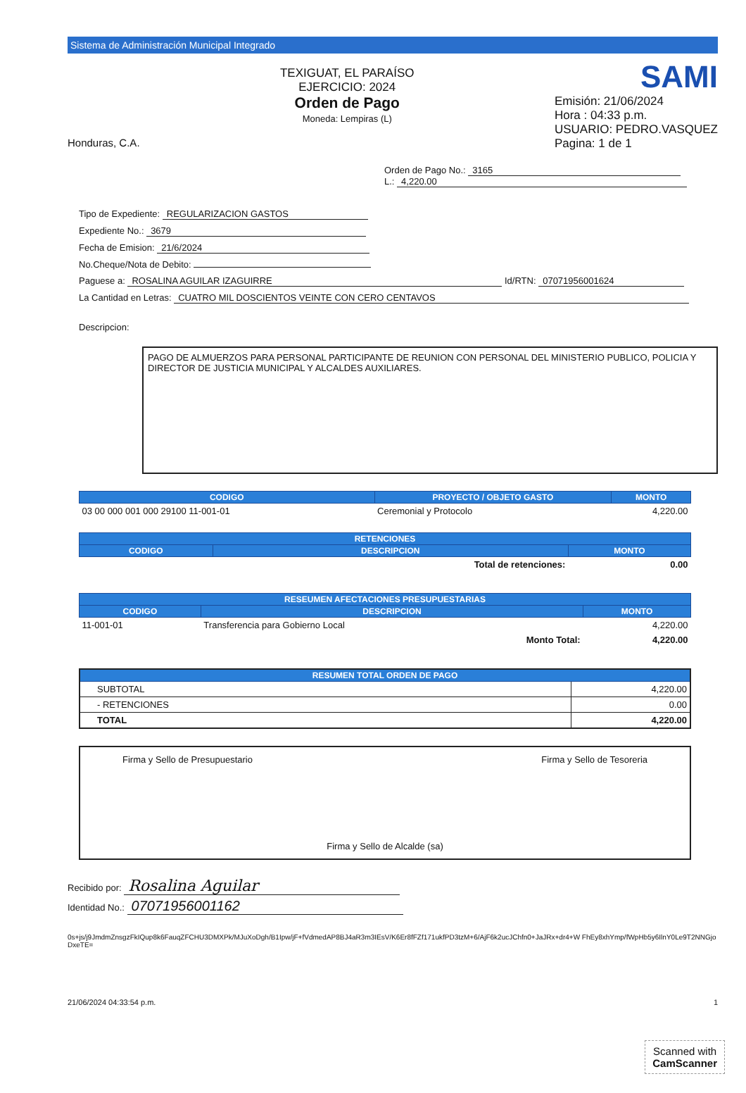Sistema de Administración Municipal Integrado
Honduras, C.A.
TEXIGUAT, EL PARAÍSO
EJERCICIO: 2024
Orden de Pago
Moneda: Lempiras (L)
SAMI
Emisión: 21/06/2024
Hora : 04:33 p.m.
USUARIO: PEDRO.VASQUEZ
Pagina: 1 de 1
Orden de Pago No.: 3165
L.: 4,220.00
Tipo de Expediente: REGULARIZACION GASTOS
Expediente No.: 3679
Fecha de Emision: 21/6/2024
No.Cheque/Nota de Debito:
Paguese a: ROSALINA AGUILAR IZAGUIRRE Id/RTN: 07071956001624
La Cantidad en Letras: CUATRO MIL DOSCIENTOS VEINTE CON CERO CENTAVOS
Descripcion:
PAGO DE ALMUERZOS PARA PERSONAL PARTICIPANTE DE REUNION CON PERSONAL DEL MINISTERIO PUBLICO, POLICIA Y DIRECTOR DE JUSTICIA MUNICIPAL Y ALCALDES AUXILIARES.
| CODIGO | PROYECTO / OBJETO GASTO | MONTO |
| --- | --- | --- |
| 03 00 000 001 000 29100 11-001-01 | Ceremonial y Protocolo | 4,220.00 |
| RETENCIONES | | |
| --- | --- | --- |
| CODIGO | DESCRIPCION | MONTO |
| | Total de retenciones: | 0.00 |
| RESEUMEN AFECTACIONES PRESUPUESTARIAS | | |
| --- | --- | --- |
| CODIGO | DESCRIPCION | MONTO |
| 11-001-01 | Transferencia para Gobierno Local | 4,220.00 |
| | Monto Total: | 4,220.00 |
| RESUMEN TOTAL ORDEN DE PAGO | |
| --- | --- |
| SUBTOTAL | 4,220.00 |
| - RETENCIONES | 0.00 |
| TOTAL | 4,220.00 |
Firma y Sello de Presupuestario Firma y Sello de Tesoreria
Firma y Sello de Alcalde (sa)
Recibido por: Rosalina Aguilar
Identidad No.: 07071956001162
0s+js/j9JmdmZnsgzFkIQup8k6FauqZFCHU3DMXPk/MJuXoDgh/B1Ipw/jF+fVdmedAP8BJ4aR3m3IEsV/K6Er8fFZf171ukfPD3tzM+6/AjF6k2ucJChfn0+JaJRx+dr4+W FhEy8xhYmp/fWpHb5y6IlnY0Le9T2NNGjoDxeTE=
21/06/2024 04:33:54 p.m. 1
Scanned with
CamScanner